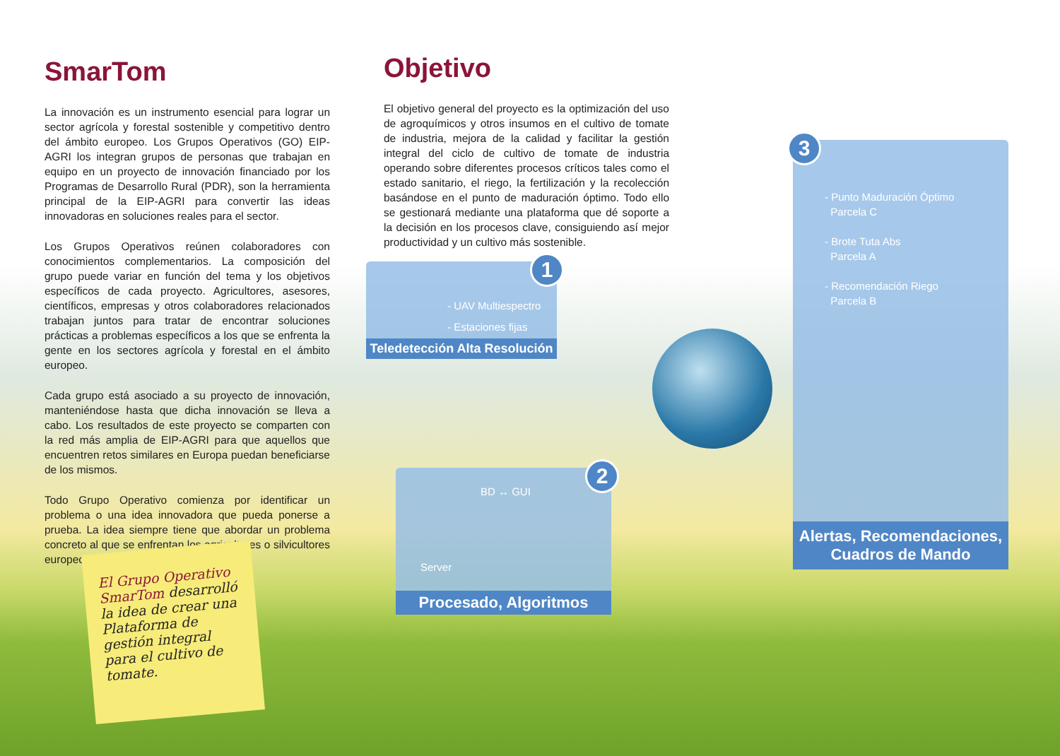SmarTom
La innovación es un instrumento esencial para lograr un sector agrícola y forestal sostenible y competitivo dentro del ámbito europeo. Los Grupos Operativos (GO) EIP-AGRI los integran grupos de personas que trabajan en equipo en un proyecto de innovación financiado por los Programas de Desarrollo Rural (PDR), son la herramienta principal de la EIP-AGRI para convertir las ideas innovadoras en soluciones reales para el sector.
Los Grupos Operativos reúnen colaboradores con conocimientos complementarios. La composición del grupo puede variar en función del tema y los objetivos específicos de cada proyecto. Agricultores, asesores, científicos, empresas y otros colaboradores relacionados trabajan juntos para tratar de encontrar soluciones prácticas a problemas específicos a los que se enfrenta la gente en los sectores agrícola y forestal en el ámbito europeo.
Cada grupo está asociado a su proyecto de innovación, manteniéndose hasta que dicha innovación se lleva a cabo. Los resultados de este proyecto se comparten con la red más amplia de EIP-AGRI para que aquellos que encuentren retos similares en Europa puedan beneficiarse de los mismos.
Todo Grupo Operativo comienza por identificar un problema o una idea innovadora que pueda ponerse a prueba. La idea siempre tiene que abordar un problema concreto al que se enfrentan los agricultores o silvicultores europeos.
Objetivo
El objetivo general del proyecto es la optimización del uso de agroquímicos y otros insumos en el cultivo de tomate de industria, mejora de la calidad y facilitar la gestión integral del ciclo de cultivo de tomate de industria operando sobre diferentes procesos críticos tales como el estado sanitario, el riego, la fertilización y la recolección basándose en el punto de maduración óptimo. Todo ello se gestionará mediante una plataforma que dé soporte a la decisión en los procesos clave, consiguiendo así mejor productividad y un cultivo más sostenible.
1
- UAV Multiespectro
- Estaciones fijas
Teledetección Alta Resolución
2
BD ↔ GUI
Server
Procesado, Algoritmos
3
- Punto Maduración Óptimo
Parcela C
- Brote Tuta Abs
Parcela A
- Recomendación Riego
Parcela B
Alertas, Recomendaciones,
Cuadros de Mando
El Grupo Operativo SmarTom desarrolló la idea de crear una Plataforma de gestión integral para el cultivo de tomate.